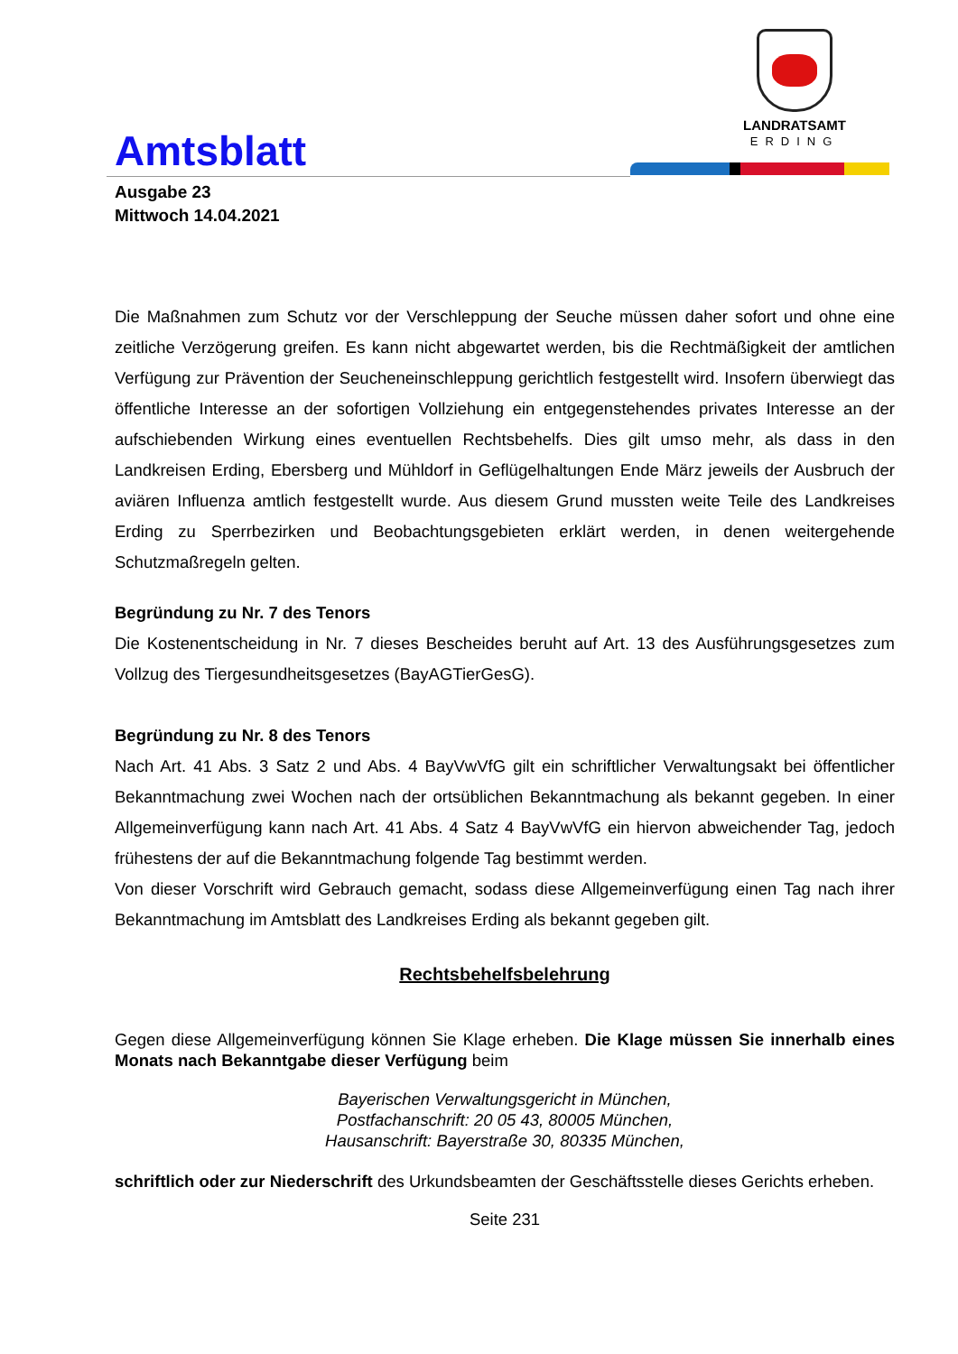Amtsblatt
LANDRATSAMT
ERDING
Ausgabe 23
Mittwoch 14.04.2021
Die Maßnahmen zum Schutz vor der Verschleppung der Seuche müssen daher sofort und ohne eine zeitliche Verzögerung greifen. Es kann nicht abgewartet werden, bis die Rechtmäßigkeit der amtlichen Verfügung zur Prävention der Seucheneinschleppung gerichtlich festgestellt wird. Insofern überwiegt das öffentliche Interesse an der sofortigen Vollziehung ein entgegenstehendes privates Interesse an der aufschiebenden Wirkung eines eventuellen Rechtsbehelfs. Dies gilt umso mehr, als dass in den Landkreisen Erding, Ebersberg und Mühldorf in Geflügelhaltungen Ende März jeweils der Ausbruch der aviären Influenza amtlich festgestellt wurde. Aus diesem Grund mussten weite Teile des Landkreises Erding zu Sperrbezirken und Beobachtungsgebieten erklärt werden, in denen weitergehende Schutzmaßregeln gelten.
Begründung zu Nr. 7 des Tenors
Die Kostenentscheidung in Nr. 7 dieses Bescheides beruht auf Art. 13 des Ausführungsgesetzes zum Vollzug des Tiergesundheitsgesetzes (BayAGTierGesG).
Begründung zu Nr. 8 des Tenors
Nach Art. 41 Abs. 3 Satz 2 und Abs. 4 BayVwVfG gilt ein schriftlicher Verwaltungsakt bei öffentlicher Bekanntmachung zwei Wochen nach der ortsüblichen Bekanntmachung als bekannt gegeben. In einer Allgemeinverfügung kann nach Art. 41 Abs. 4 Satz 4 BayVwVfG ein hiervon abweichender Tag, jedoch frühestens der auf die Bekanntmachung folgende Tag bestimmt werden.
Von dieser Vorschrift wird Gebrauch gemacht, sodass diese Allgemeinverfügung einen Tag nach ihrer Bekanntmachung im Amtsblatt des Landkreises Erding als bekannt gegeben gilt.
Rechtsbehelfsbelehrung
Gegen diese Allgemeinverfügung können Sie Klage erheben. Die Klage müssen Sie innerhalb eines Monats nach Bekanntgabe dieser Verfügung beim
Bayerischen Verwaltungsgericht in München,
Postfachanschrift: 20 05 43, 80005 München,
Hausanschrift: Bayerstraße 30, 80335 München,
schriftlich oder zur Niederschrift des Urkundsbeamten der Geschäftsstelle dieses Gerichts erheben.
Seite 231